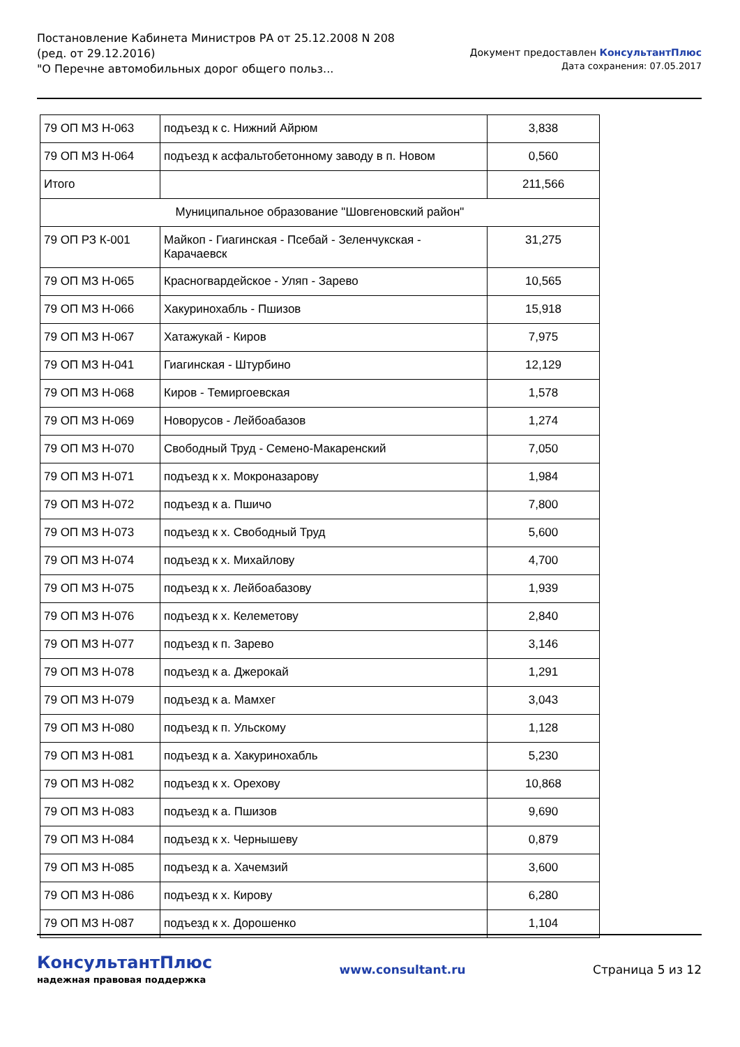Постановление Кабинета Министров РА от 25.12.2008 N 208
(ред. от 29.12.2016)
"О Перечне автомобильных дорог общего польз...
Документ предоставлен КонсультантПлюс
Дата сохранения: 07.05.2017
| 79 ОП МЗ Н-063 | подъезд к с. Нижний Айрюм | 3,838 |
| 79 ОП МЗ Н-064 | подъезд к асфальтобетонному заводу в п. Новом | 0,560 |
| Итого | | 211,566 |
| Муниципальное образование "Шовгеновский район" | | |
| 79 ОП РЗ К-001 | Майкоп - Гиагинская - Псебай - Зеленчукская - Карачаевск | 31,275 |
| 79 ОП МЗ Н-065 | Красногвардейское - Уляп - Зарево | 10,565 |
| 79 ОП МЗ Н-066 | Хакуринохабль - Пшизов | 15,918 |
| 79 ОП МЗ Н-067 | Хатажукай - Киров | 7,975 |
| 79 ОП МЗ Н-041 | Гиагинская - Штурбино | 12,129 |
| 79 ОП МЗ Н-068 | Киров - Темиргоевская | 1,578 |
| 79 ОП МЗ Н-069 | Новорусов - Лейбоабазов | 1,274 |
| 79 ОП МЗ Н-070 | Свободный Труд - Семено-Макаренский | 7,050 |
| 79 ОП МЗ Н-071 | подъезд к х. Мокроназарову | 1,984 |
| 79 ОП МЗ Н-072 | подъезд к а. Пшичо | 7,800 |
| 79 ОП МЗ Н-073 | подъезд к х. Свободный Труд | 5,600 |
| 79 ОП МЗ Н-074 | подъезд к х. Михайлову | 4,700 |
| 79 ОП МЗ Н-075 | подъезд к х. Лейбоабазову | 1,939 |
| 79 ОП МЗ Н-076 | подъезд к х. Келеметову | 2,840 |
| 79 ОП МЗ Н-077 | подъезд к п. Зарево | 3,146 |
| 79 ОП МЗ Н-078 | подъезд к а. Джерокай | 1,291 |
| 79 ОП МЗ Н-079 | подъезд к а. Мамхег | 3,043 |
| 79 ОП МЗ Н-080 | подъезд к п. Ульскому | 1,128 |
| 79 ОП МЗ Н-081 | подъезд к а. Хакуринохабль | 5,230 |
| 79 ОП МЗ Н-082 | подъезд к х. Орехову | 10,868 |
| 79 ОП МЗ Н-083 | подъезд к а. Пшизов | 9,690 |
| 79 ОП МЗ Н-084 | подъезд к х. Чернышеву | 0,879 |
| 79 ОП МЗ Н-085 | подъезд к а. Хачемзий | 3,600 |
| 79 ОП МЗ Н-086 | подъезд к х. Кирову | 6,280 |
| 79 ОП МЗ Н-087 | подъезд к х. Дорошенко | 1,104 |
КонсультантПлюс
надежная правовая поддержка
www.consultant.ru Страница 5 из 12